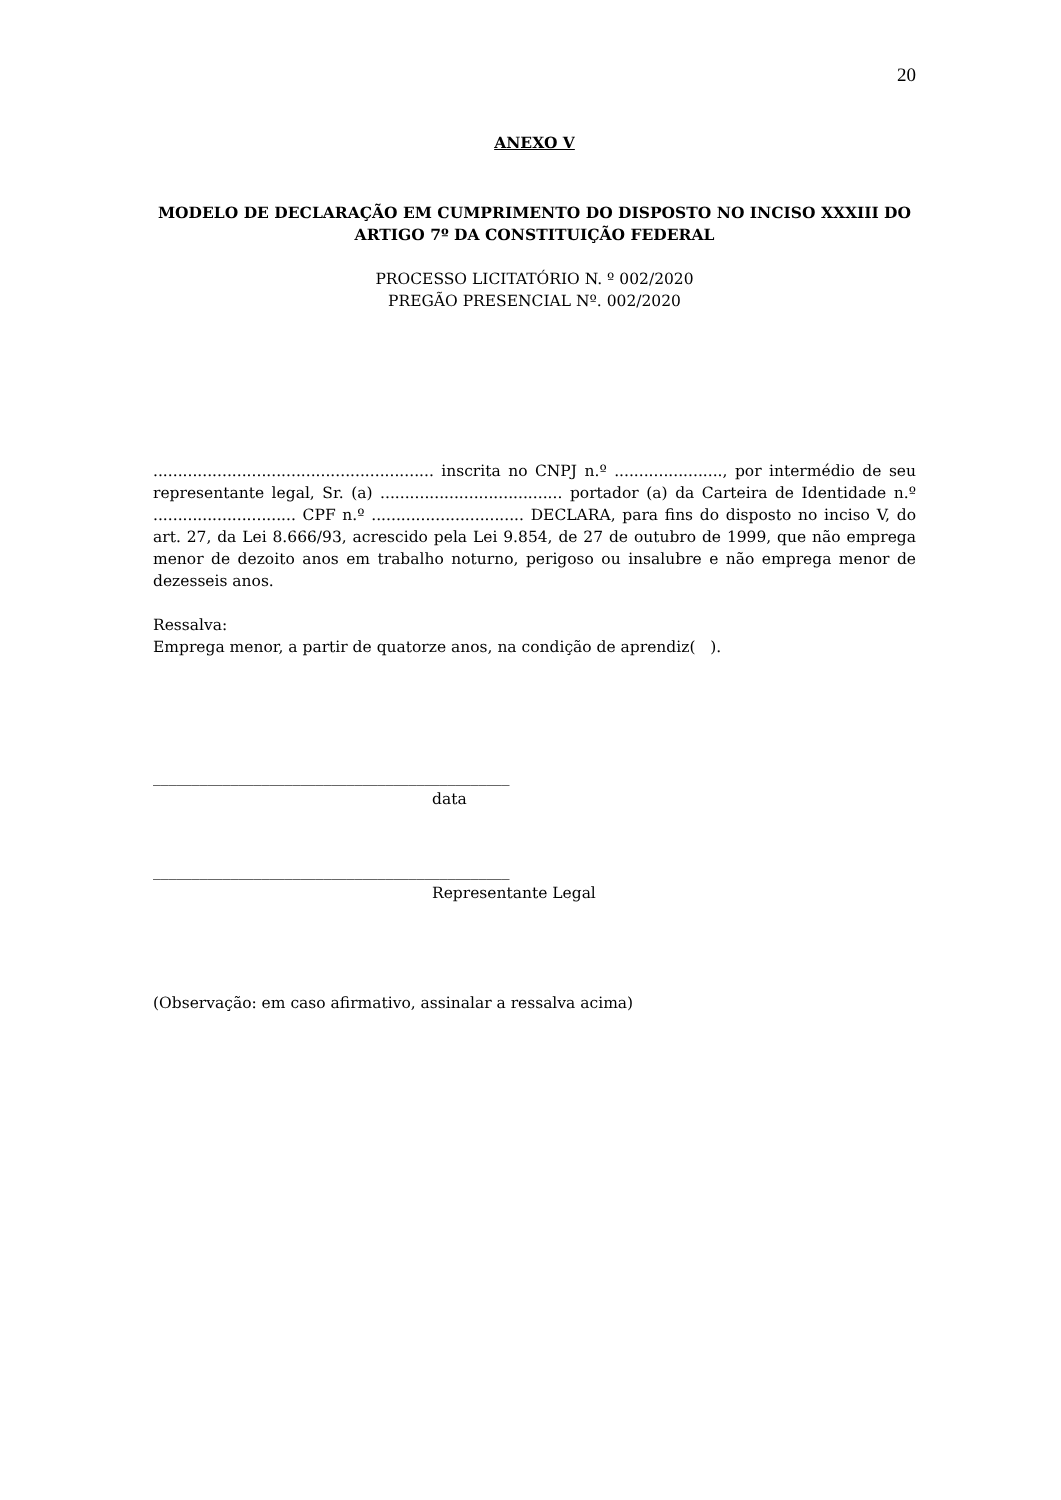20
ANEXO V
MODELO DE DECLARAÇÃO EM CUMPRIMENTO DO DISPOSTO NO INCISO XXXIII DO ARTIGO 7º DA CONSTITUIÇÃO FEDERAL
PROCESSO LICITATÓRIO N. º 002/2020
PREGÃO PRESENCIAL Nº. 002/2020
......................................................... inscrita no CNPJ n.º ......................, por intermédio de seu representante legal, Sr. (a) ..................................... portador (a) da Carteira de Identidade n.º ............................. CPF n.º ............................... DECLARA, para fins do disposto no inciso V, do art. 27, da Lei 8.666/93, acrescido pela Lei 9.854, de 27 de outubro de 1999, que não emprega menor de dezoito anos em trabalho noturno, perigoso ou insalubre e não emprega menor de dezesseis anos.
Ressalva:
Emprega menor, a partir de quatorze anos, na condição de aprendiz( ).
______________________________________________
data
______________________________________________
Representante Legal
(Observação: em caso afirmativo, assinalar a ressalva acima)